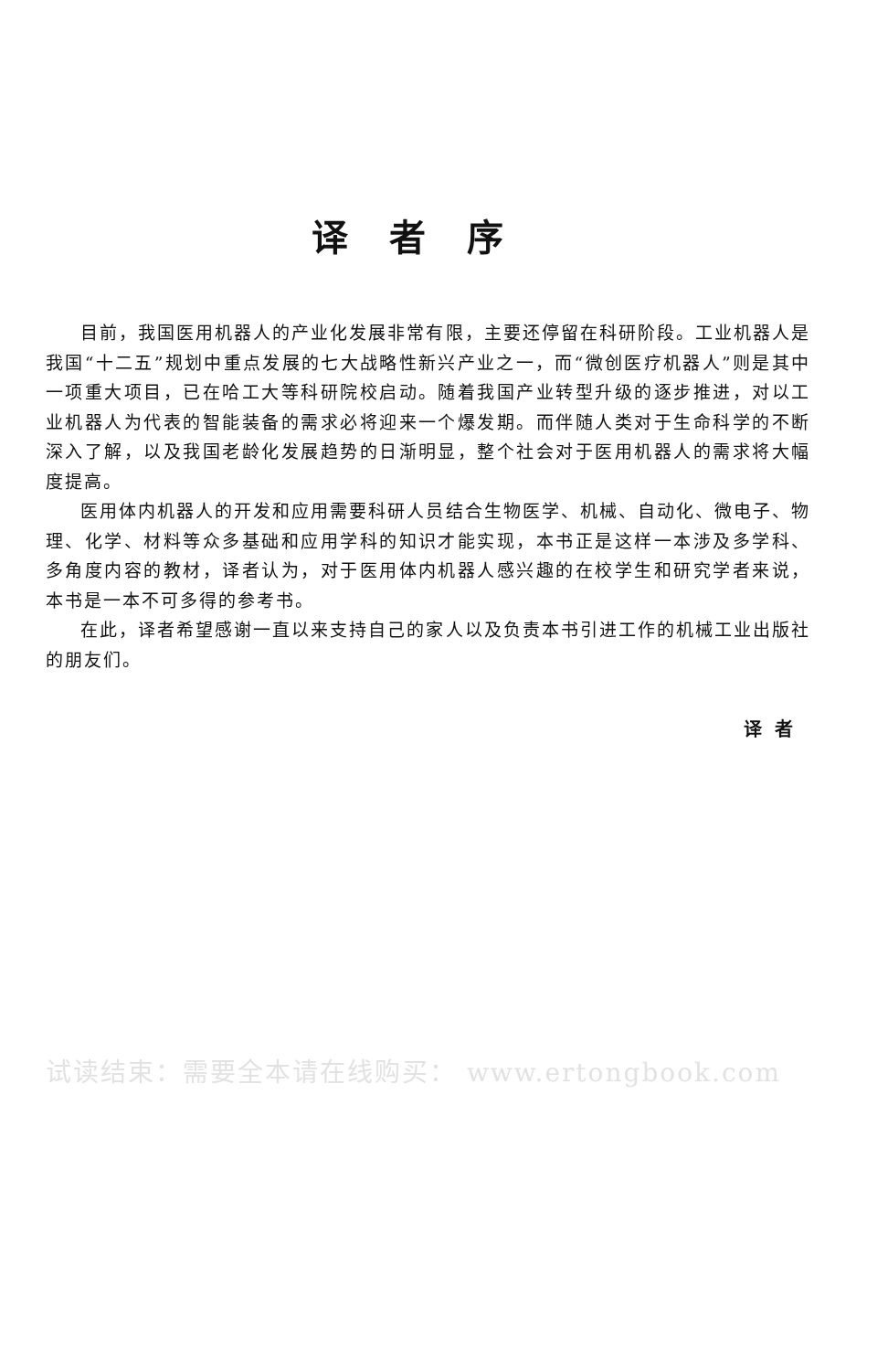译者序
目前，我国医用机器人的产业化发展非常有限，主要还停留在科研阶段。工业机器人是我国“十二五”规划中重点发展的七大战略性新兴产业之一，而“微创医疗机器人”则是其中一项重大项目，已在哈工大等科研院校启动。随着我国产业转型升级的逐步推进，对以工业机器人为代表的智能装备的需求必将迎来一个爆发期。而伴随人类对于生命科学的不断深入了解，以及我国老龄化发展趋势的日渐明显，整个社会对于医用机器人的需求将大幅度提高。
医用体内机器人的开发和应用需要科研人员结合生物医学、机械、自动化、微电子、物理、化学、材料等众多基础和应用学科的知识才能实现，本书正是这样一本涉及多学科、多角度内容的教材，译者认为，对于医用体内机器人感兴趣的在校学生和研究学者来说，本书是一本不可多得的参考书。
在此，译者希望感谢一直以来支持自己的家人以及负责本书引进工作的机械工业出版社的朋友们。
译者
试读结束：需要全本请在线购买： www.ertongbook.com